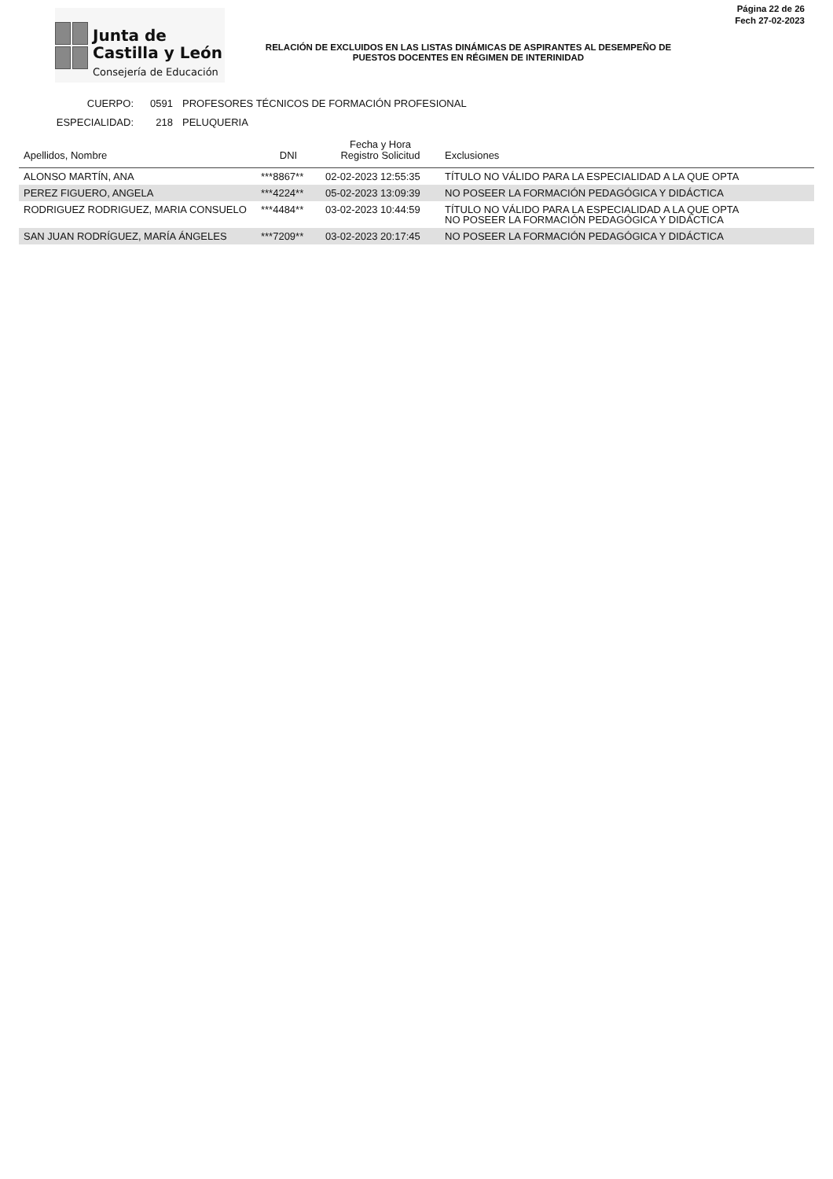Junta de
Castilla y León
Consejería de Educación
RELACIÓN DE EXCLUIDOS EN LAS LISTAS DINÁMICAS DE ASPIRANTES AL DESEMPEÑO DE PUESTOS DOCENTES EN RÉGIMEN DE INTERINIDAD
Página 22 de 26
Fech 27-02-2023
CUERPO: 0591 PROFESORES TÉCNICOS DE FORMACIÓN PROFESIONAL
ESPECIALIDAD: 218 PELUQUERIA
| Apellidos, Nombre | DNI | Fecha y Hora Registro Solicitud | Exclusiones |
| --- | --- | --- | --- |
| ALONSO MARTÍN, ANA | ***8867** | 02-02-2023 12:55:35 | TÍTULO NO VÁLIDO PARA LA ESPECIALIDAD A LA QUE OPTA |
| PEREZ FIGUERO, ANGELA | ***4224** | 05-02-2023 13:09:39 | NO POSEER LA FORMACIÓN PEDAGÓGICA Y DIDÁCTICA |
| RODRIGUEZ RODRIGUEZ, MARIA CONSUELO | ***4484** | 03-02-2023 10:44:59 | TÍTULO NO VÁLIDO PARA LA ESPECIALIDAD A LA QUE OPTA NO POSEER LA FORMACIÓN PEDAGÓGICA Y DIDÁCTICA |
| SAN JUAN RODRÍGUEZ, MARÍA ÁNGELES | ***7209** | 03-02-2023 20:17:45 | NO POSEER LA FORMACIÓN PEDAGÓGICA Y DIDÁCTICA |